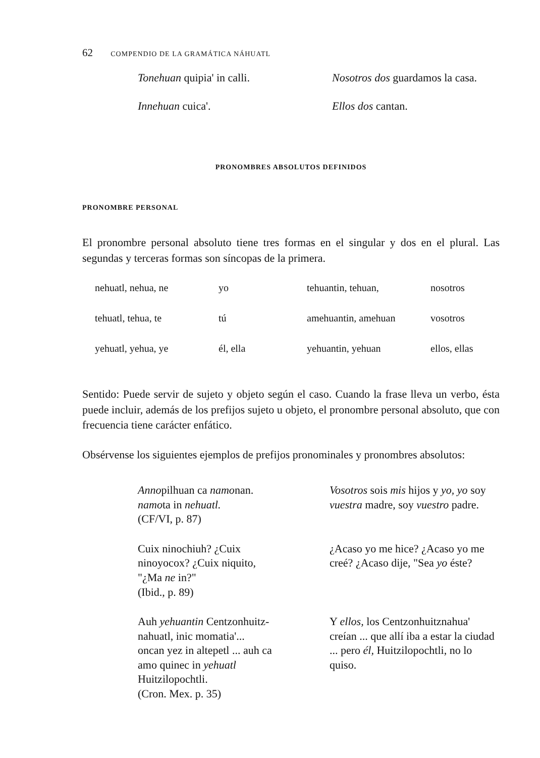62 COMPENDIO DE LA GRAMÁTICA NÁHUATL
Tonehuan quipia' in calli. Nosotros dos guardamos la casa.
Innehuan cuica'. Ellos dos cantan.
PRONOMBRES ABSOLUTOS DEFINIDOS
PRONOMBRE PERSONAL
El pronombre personal absoluto tiene tres formas en el singular y dos en el plural. Las segundas y terceras formas son síncopas de la primera.
| nehuatl, nehua, ne | yo | tehuantin, tehuan, | nosotros |
| tehuatl, tehua, te | tú | amehuantin, amehuan | vosotros |
| yehuatl, yehua, ye | él, ella | yehuantin, yehuan | ellos, ellas |
Sentido: Puede servir de sujeto y objeto según el caso. Cuando la frase lleva un verbo, ésta puede incluir, además de los prefijos sujeto u objeto, el pronombre personal absoluto, que con frecuencia tiene carácter enfático.
Obsérvense los siguientes ejemplos de prefijos pronominales y pronombres absolutos:
Annopilhuan ca namonan.
namota in nehuatl.
(CF/VI, p. 87)
Vosotros sois mis hijos y yo, yo soy vuestra madre, soy vuestro padre.
Cuix ninochiuh? ¿Cuix
ninoyocox? ¿Cuix niquito,
"¿Ma ne in?"
(Ibid., p. 89)
¿Acaso yo me hice? ¿Acaso yo me creé? ¿Acaso dije, "Sea yo éste?
Auh yehuantin Centzonhuitz-
nahuatl, inic momatia'...
oncan yez in altepetl ... auh ca
amo quinec in yehuatl
Huitzilopochtli.
(Cron. Mex. p. 35)
Y ellos, los Centzonhuitznahua' creían ... que allí iba a estar la ciudad ... pero él, Huitzilopochtli, no lo quiso.